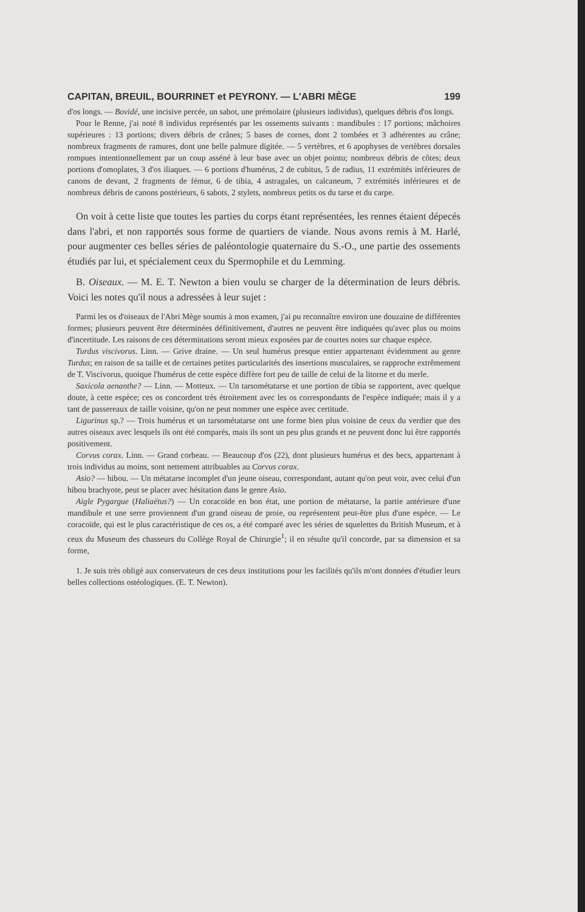CAPITAN, BREUIL, BOURRINET et PEYRONY. — L'ABRI MÈGE 199
d'os longs. — Bovidé, une incisive percée, un sabot, une prémolaire (plusieurs individus), quelques débris d'os longs.
Pour le Renne, j'ai noté 8 individus représentés par les ossements suivants : mandibules : 17 portions; mâchoires supérieures : 13 portions; divers débris de crânes; 5 bases de cornes, dont 2 tombées et 3 adhérentes au crâne; nombreux fragments de ramures, dont une belle palmure digitée. — 5 vertèbres, et 6 apophyses de vertèbres dorsales rompues intentionnellement par un coup asséné à leur base avec un objet pointu; nombreux débris de côtes; deux portions d'omoplates, 3 d'os iliaques. — 6 portions d'humérus, 2 de cubitus, 5 de radius, 11 extrémités inférieures de canons de devant, 2 fragments de fémur, 6 de tibia, 4 astragales, un calcaneum, 7 extrémités inférieures et de nombreux débris de canons postérieurs, 6 sabots, 2 stylets, nombreux petits os du tarse et du carpe.
On voit à cette liste que toutes les parties du corps étant représentées, les rennes étaient dépecés dans l'abri, et non rapportés sous forme de quartiers de viande. Nous avons remis à M. Harlé, pour augmenter ces belles séries de paléontologie quaternaire du S.-O., une partie des ossements étudiés par lui, et spécialement ceux du Spermophile et du Lemming.
B. Oiseaux. — M. E. T. Newton a bien voulu se charger de la détermination de leurs débris. Voici les notes qu'il nous a adressées à leur sujet :
Parmi les os d'oiseaux de l'Abri Mège soumis à mon examen, j'ai pu reconnaître environ une douzaine de différentes formes; plusieurs peuvent être déterminées définitivement, d'autres ne peuvent être indiquées qu'avec plus ou moins d'incertitude. Les raisons de ces déterminations seront mieux exposées par de courtes notes sur chaque espèce.
Turdus viscivorus. Linn. — Grive draine. — Un seul humérus presque entier appartenant évidemment au genre Turdus; en raison de sa taille et de certaines petites particularités des insertions musculaires, se rapproche extrêmement de T. Viscivorus, quoique l'humérus de cette espèce diffère fort peu de taille de celui de la litorne et du merle.
Saxicola aenanthe? — Linn. — Motteux. — Un tarsométatarse et une portion de tibia se rapportent, avec quelque doute, à cette espèce; ces os concordent très étroitement avec les os correspondants de l'espèce indiquée; mais il y a tant de passereaux de taille voisine, qu'on ne peut nommer une espèce avec certitude.
Ligurinus sp.? — Trois humérus et un tarsométatarse ont une forme bien plus voisine de ceux du verdier que des autres oiseaux avec lesquels ils ont été comparés, mais ils sont un peu plus grands et ne peuvent donc lui être rapportés positivement.
Corvus corax. Linn. — Grand corbeau. — Beaucoup d'os (22), dont plusieurs humérus et des becs, appartenant à trois individus au moins, sont nettement attribuables au Corvus corax.
Asio? — hibou. — Un métatarse incomplet d'un jeune oiseau, correspondant, autant qu'on peut voir, avec celui d'un hibou brachyote, peut se placer avec hésitation dans le genre Asio.
Aigle Pygargue (Haliaëtus?) — Un coracoïde en bon état, une portion de métatarse, la partie antérieure d'une mandibule et une serre proviennent d'un grand oiseau de proie, ou représentent peut-être plus d'une espèce. — Le coracoïde, qui est le plus caractéristique de ces os, a été comparé avec les séries de squelettes du British Museum, et à ceux du Museum des chasseurs du Collège Royal de Chirurgie<sup>1</sup>; il en résulte qu'il concorde, par sa dimension et sa forme,
1. Je suis très obligé aux conservateurs de ces deux institutions pour les facilités qu'ils m'ont données d'étudier leurs belles collections ostéologiques. (E. T. Newton).